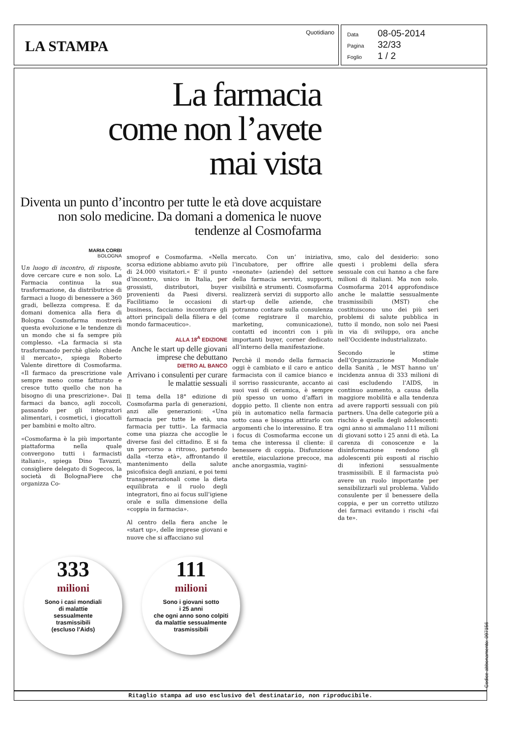LA STAMPA
Quotidiano
Data 08-05-2014
Pagina 32/33
Foglio 1 / 2
La farmacia
come non l’avete
mai vista
Diventa un punto d’incontro per tutte le età dove acquistare non solo medicine. Da domani a domenica le nuove tendenze al Cosmofarma
MARIA CORBI
BOLOGNA
Un luogo di incontro, di risposte, dove cercare cure e non solo. La Farmacia continua la sua trasformazione, da distributrice di farmaci a luogo di benessere a 360 gradi, bellezza compresa. E da domani domenica alla fiera di Bologna Cosmofarma mostrerà questa evoluzione e le tendenze di un mondo che si fa sempre più complesso. «La farmacia si sta trasformando perchè glielo chiede il mercato», spiega Roberto Valente direttore di Cosmofarma. «Il farmaco da prescrizione vale sempre meno come fatturato e cresce tutto quello che non ha bisogno di una prescrizione». Dai farmaci da banco, agli zoccoli, passando per gli integratori alimentari, i cosmetici, i giocattoli per bambini e molto altro.
«Cosmofarma è la più importante piattaforma nella quale convergono tutti i farmacisti italiani», spiega Dino Tavazzi, consigliere delegato di Sogecos, la società di BolognaFiere che organizza Co-
smoprof e Cosmofarma. «Nella scorsa edizione abbiamo avuto più di 24.000 visitatori.« E’ il punto d’incontro, unico in Italia, per grossisti, distributori, buyer provenienti da Paesi diversi. Facilitiamo le occasioni di business, facciamo incontrare gli attori principali della filiera e del mondo farmaceutico».
ALLA 18<sup>A</sup> EDIZIONE
Anche le start up delle giovani imprese che debuttano
DIETRO AL BANCO
Arrivano i consulenti per curare le malattie sessuali
Il tema della 18° edizione di Cosmofarma parla di generazioni, anzi alle generazioni: «Una farmacia per tutte le età, una farmacia per tutti». La farmacia come una piazza che accoglie le diverse fasi del cittadino. E si fa un percorso a ritroso, partendo dalla «terza età», affrontando il mantenimento della salute psicofisica degli anziani, e poi temi transgenerazionali come la dieta equilibrata e il ruolo degli integratori, fino ai focus sull’igiene orale e sulla dimensione della «coppia in farmacia».
Al centro della fiera anche le «start up», delle imprese giovani e nuove che si affacciano sul
mercato. Con un’ iniziativa, l’incubatore, per offrire alle «neonate» (aziende) del settore della farmacia servizi, supporti, visibilità e strumenti. Cosmofarma realizzerà servizi di supporto allo start-up delle aziende, che potranno contare sulla consulenza (come registrare il marchio, marketing, comunicazione), contatti ed incontri con i più importanti buyer, corner dedicato all’interno della manifestazione.
Perchè il mondo della farmacia oggi è cambiato e il caro e antico farmacista con il camice bianco e il sorriso rassicurante, accanto ai suoi vasi di ceramica, è sempre più spesso un uomo d’affari in doppio petto. Il cliente non entra più in automatico nella farmacia sotto casa e bisogna attirarlo con argomenti che lo interessino. E tra i focus di Cosmofarma eccone un tema che interessa il cliente: il benessere di coppia. Disfunzione erettile, eiaculazione precoce, ma anche anorgasmia, vagini-
smo, calo del desiderio: sono questi i problemi della sfera sessuale con cui hanno a che fare milioni di italiani. Ma non solo. Cosmofarma 2014 approfondisce anche le malattie sessualmente trasmissibili (MST) che costituiscono uno dei più seri problemi di salute pubblica in tutto il mondo, non solo nei Paesi in via di sviluppo, ora anche nell’Occidente industrializzato.
Secondo le stime dell’Organizzazione Mondiale della Sanità , le MST hanno un’ incidenza annua di 333 milioni di casi escludendo l’AIDS, in continuo aumento, a causa della maggiore mobilità e alla tendenza ad avere rapporti sessuali con più partners. Una delle categorie più a rischio è quella degli adolescenti: ogni anno si ammalano 111 milioni di giovani sotto i 25 anni di età. La carenza di conoscenze e la disinformazione rendono gli adolescenti più esposti al rischio di infezioni sessualmente trasmissibili. E il farmacista può avere un ruolo importante per sensibilizzarli sul problema. Valido consulente per il benessere della coppia, e per un corretto utilizzo dei farmaci evitando i rischi «fai da te».
333
milioni
Sono i casi mondiali
di malattie
sessualmente
trasmissibili
(escluso l’Aids)
111
milioni
Sono i giovani sotto
i 25 anni
che ogni anno sono colpiti
da malattie sessualmente
trasmissibili
Ritaglio stampa ad uso esclusivo del destinatario, non riproducibile.
Codice abbonamento: 097156